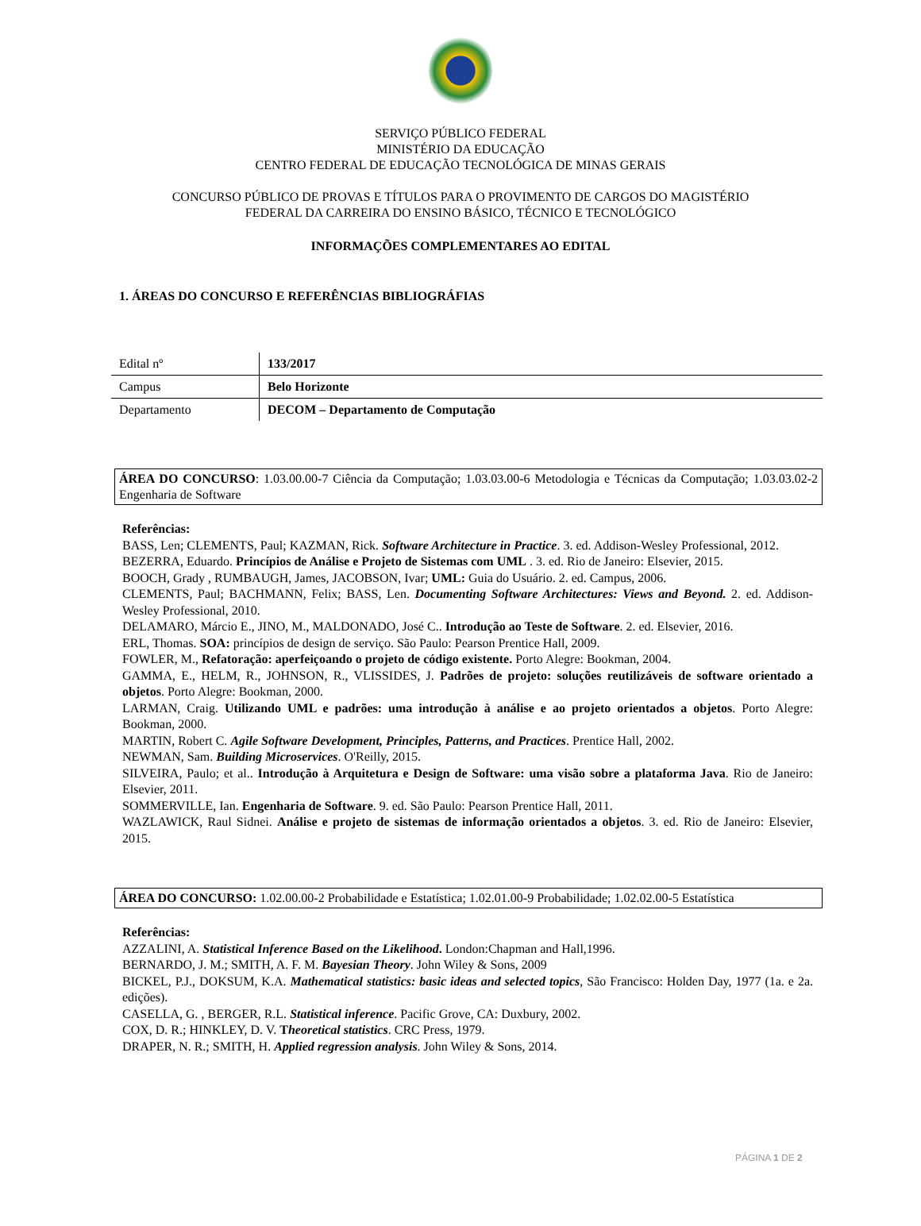SERVIÇO PÚBLICO FEDERAL
MINISTÉRIO DA EDUCAÇÃO
CENTRO FEDERAL DE EDUCAÇÃO TECNOLÓGICA DE MINAS GERAIS
CONCURSO PÚBLICO DE PROVAS E TÍTULOS PARA O PROVIMENTO DE CARGOS DO MAGISTÉRIO
FEDERAL DA CARREIRA DO ENSINO BÁSICO, TÉCNICO E TECNOLÓGICO
INFORMAÇÕES COMPLEMENTARES AO EDITAL
1. ÁREAS DO CONCURSO E REFERÊNCIAS BIBLIOGRÁFIAS
| Edital nº | 133/2017 |
| Campus | Belo Horizonte |
| Departamento | DECOM – Departamento de Computação |
ÁREA DO CONCURSO: 1.03.00.00-7 Ciência da Computação; 1.03.03.00-6 Metodologia e Técnicas da Computação; 1.03.03.02-2 Engenharia de Software
Referências:
BASS, Len; CLEMENTS, Paul; KAZMAN, Rick. Software Architecture in Practice. 3. ed. Addison-Wesley Professional, 2012.
BEZERRA, Eduardo. Princípios de Análise e Projeto de Sistemas com UML . 3. ed. Rio de Janeiro: Elsevier, 2015.
BOOCH, Grady , RUMBAUGH, James, JACOBSON, Ivar; UML: Guia do Usuário. 2. ed. Campus, 2006.
CLEMENTS, Paul; BACHMANN, Felix; BASS, Len. Documenting Software Architectures: Views and Beyond. 2. ed. Addison-Wesley Professional, 2010.
DELAMARO, Márcio E., JINO, M., MALDONADO, José C.. Introdução ao Teste de Software. 2. ed. Elsevier, 2016.
ERL, Thomas. SOA: princípios de design de serviço. São Paulo: Pearson Prentice Hall, 2009.
FOWLER, M., Refatoração: aperfeiçoando o projeto de código existente. Porto Alegre: Bookman, 2004.
GAMMA, E., HELM, R., JOHNSON, R., VLISSIDES, J. Padrões de projeto: soluções reutilizáveis de software orientado a objetos. Porto Alegre: Bookman, 2000.
LARMAN, Craig. Utilizando UML e padrões: uma introdução à análise e ao projeto orientados a objetos. Porto Alegre: Bookman, 2000.
MARTIN, Robert C. Agile Software Development, Principles, Patterns, and Practices. Prentice Hall, 2002.
NEWMAN, Sam. Building Microservices. O'Reilly, 2015.
SILVEIRA, Paulo; et al.. Introdução à Arquitetura e Design de Software: uma visão sobre a plataforma Java. Rio de Janeiro: Elsevier, 2011.
SOMMERVILLE, Ian. Engenharia de Software. 9. ed. São Paulo: Pearson Prentice Hall, 2011.
WAZLAWICK, Raul Sidnei. Análise e projeto de sistemas de informação orientados a objetos. 3. ed. Rio de Janeiro: Elsevier, 2015.
ÁREA DO CONCURSO: 1.02.00.00-2 Probabilidade e Estatística; 1.02.01.00-9 Probabilidade; 1.02.02.00-5 Estatística
Referências:
AZZALINI, A. Statistical Inference Based on the Likelihood. London:Chapman and Hall,1996.
BERNARDO, J. M.; SMITH, A. F. M. Bayesian Theory. John Wiley & Sons, 2009
BICKEL, P.J., DOKSUM, K.A. Mathematical statistics: basic ideas and selected topics, São Francisco: Holden Day, 1977 (1a. e 2a. edições).
CASELLA, G. , BERGER, R.L. Statistical inference. Pacific Grove, CA: Duxbury, 2002.
COX, D. R.; HINKLEY, D. V. Theoretical statistics. CRC Press, 1979.
DRAPER, N. R.; SMITH, H. Applied regression analysis. John Wiley & Sons, 2014.
PÁGINA 1 DE 2